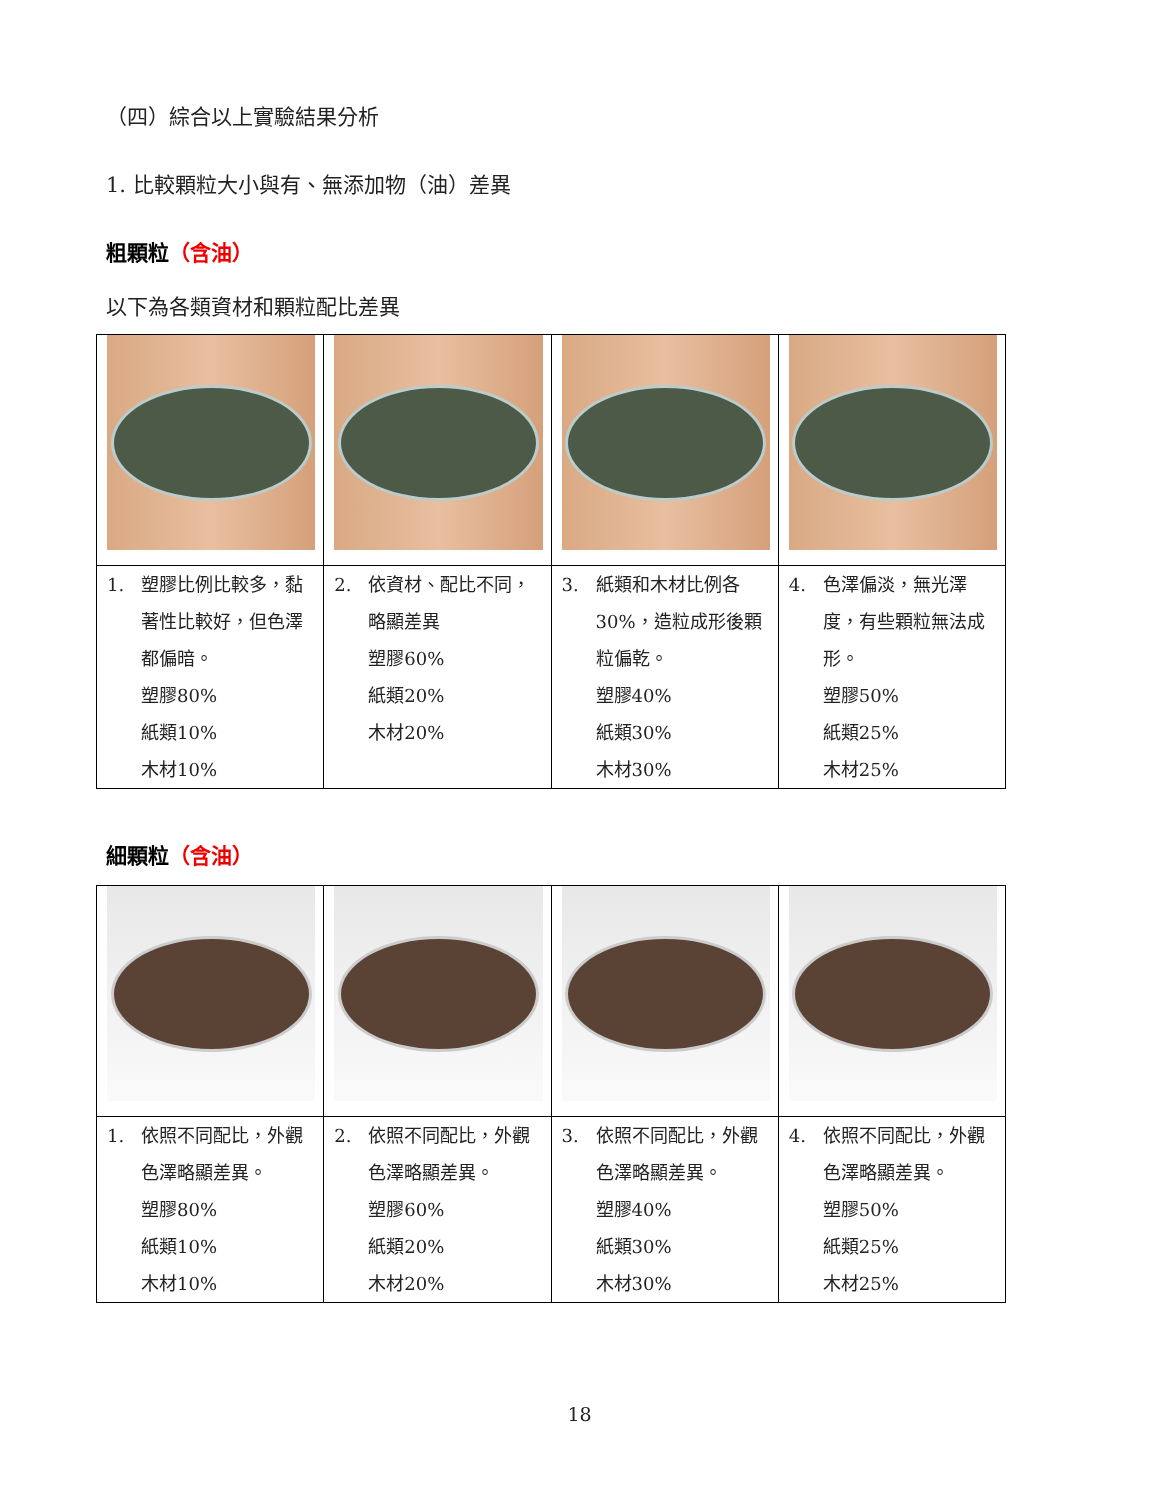（四）綜合以上實驗結果分析
1. 比較顆粒大小與有、無添加物（油）差異
粗顆粒（含油）
以下為各類資材和顆粒配比差異
| 1. 塑膠比例比較多，黏著性比較好，但色澤都偏暗。 塑膠80% 紙類10% 木材10% | 2. 依資材、配比不同，略顯差異 塑膠60% 紙類20% 木材20% | 3. 紙類和木材比例各30%，造粒成形後顆粒偏乾。 塑膠40% 紙類30% 木材30% | 4. 色澤偏淡，無光澤度，有些顆粒無法成形。 塑膠50% 紙類25% 木材25% |
細顆粒（含油）
| 1. 依照不同配比，外觀色澤略顯差異。 塑膠80% 紙類10% 木材10% | 2. 依照不同配比，外觀色澤略顯差異。 塑膠60% 紙類20% 木材20% | 3. 依照不同配比，外觀色澤略顯差異。 塑膠40% 紙類30% 木材30% | 4. 依照不同配比，外觀色澤略顯差異。 塑膠50% 紙類25% 木材25% |
18